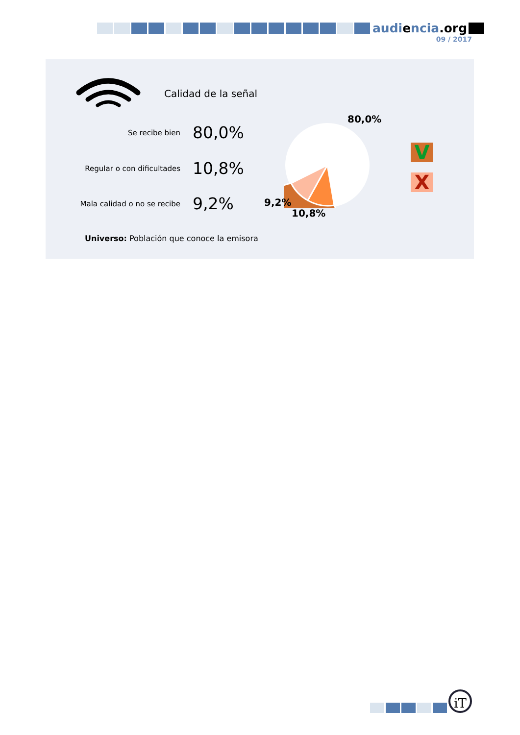audiencia.org
09 / 2017
Calidad de la señal
Se recibe bien
80,0%
Regular o con dificultades
10,8%
Mala calidad o no se recibe
9,2%
80,0%
9,2%
10,8%
V
X
Universo: Población que conoce la emisora
iT